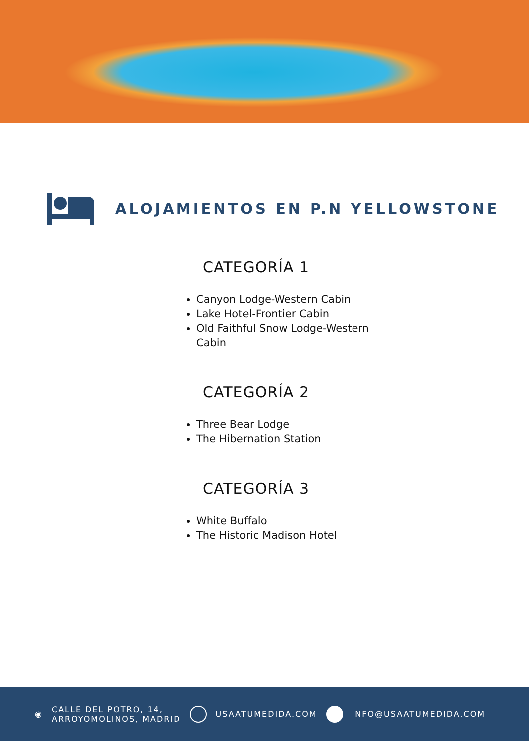ALOJAMIENTOS EN P.N YELLOWSTONE
CATEGORÍA 1
Canyon Lodge-Western Cabin
Lake Hotel-Frontier Cabin
Old Faithful Snow Lodge-Western
Cabin
CATEGORÍA 2
Three Bear Lodge
The Hibernation Station
CATEGORÍA 3
White Buffalo
The Historic Madison Hotel
◉
CALLE DEL POTRO, 14,
ARROYOMOLINOS, MADRID
USAATUMEDIDA.COM INFO@USAATUMEDIDA.COM